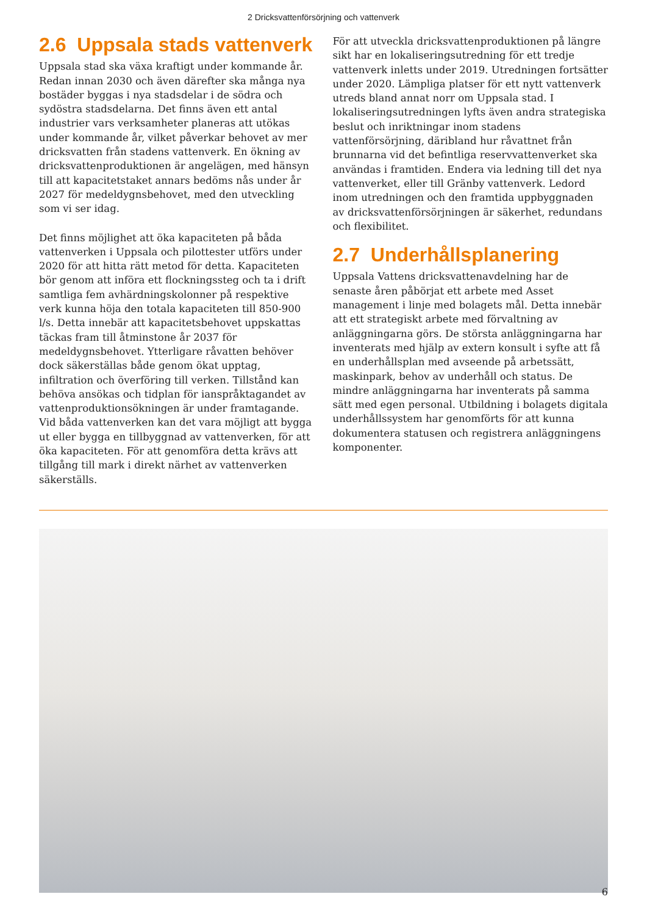2 Dricksvattenförsörjning och vattenverk
2.6 Uppsala stads vattenverk
Uppsala stad ska växa kraftigt under kommande år. Redan innan 2030 och även därefter ska många nya bostäder byggas i nya stadsdelar i de södra och sydöstra stadsdelarna. Det finns även ett antal industrier vars verksamheter planeras att utökas under kommande år, vilket påverkar behovet av mer dricksvatten från stadens vattenverk. En ökning av dricksvattenproduktionen är angelägen, med hänsyn till att kapacitetstaket annars bedöms nås under år 2027 för medeldygnsbehovet, med den utveckling som vi ser idag.
Det finns möjlighet att öka kapaciteten på båda vattenverken i Uppsala och pilottester utförs under 2020 för att hitta rätt metod för detta. Kapaciteten bör genom att införa ett flockningssteg och ta i drift samtliga fem avhärdningskolonner på respektive verk kunna höja den totala kapaciteten till 850-900 l/s. Detta innebär att kapacitetsbehovet uppskattas täckas fram till åtminstone år 2037 för medeldygnsbehovet. Ytterligare råvatten behöver dock säkerställas både genom ökat upptag, infiltration och överföring till verken. Tillstånd kan behöva ansökas och tidplan för ianspråktagandet av vattenproduktionsökningen är under framtagande. Vid båda vattenverken kan det vara möjligt att bygga ut eller bygga en tillbyggnad av vattenverken, för att öka kapaciteten. För att genomföra detta krävs att tillgång till mark i direkt närhet av vattenverken säkerställs.
För att utveckla dricksvattenproduktionen på längre sikt har en lokaliseringsutredning för ett tredje vattenverk inletts under 2019. Utredningen fortsätter under 2020. Lämpliga platser för ett nytt vattenverk utreds bland annat norr om Uppsala stad. I lokaliseringsutredningen lyfts även andra strategiska beslut och inriktningar inom stadens vattenförsörjning, däribland hur råvattnet från brunnarna vid det befintliga reservvattenverket ska användas i framtiden. Endera via ledning till det nya vattenverket, eller till Gränby vattenverk. Ledord inom utredningen och den framtida uppbyggnaden av dricksvattenförsörjningen är säkerhet, redundans och flexibilitet.
2.7 Underhållsplanering
Uppsala Vattens dricksvattenavdelning har de senaste åren påbörjat ett arbete med Asset management i linje med bolagets mål. Detta innebär att ett strategiskt arbete med förvaltning av anläggningarna görs. De största anläggningarna har inventerats med hjälp av extern konsult i syfte att få en underhållsplan med avseende på arbetssätt, maskinpark, behov av underhåll och status. De mindre anläggningarna har inventerats på samma sätt med egen personal. Utbildning i bolagets digitala underhållssystem har genomförts för att kunna dokumentera statusen och registrera anläggningens komponenter.
6